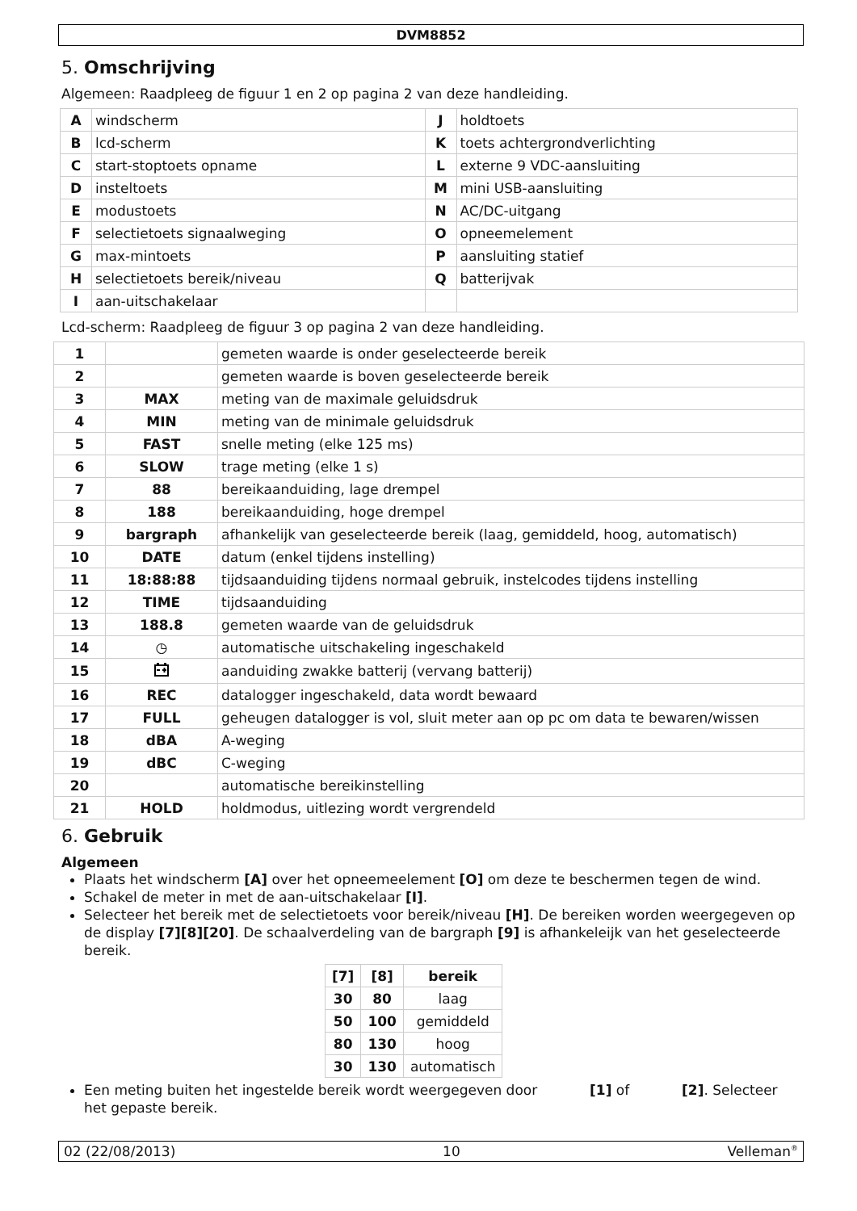DVM8852
5. Omschrijving
Algemeen: Raadpleeg de figuur 1 en 2 op pagina 2 van deze handleiding.
| A | windscherm | J | holdtoets |
| B | lcd-scherm | K | toets achtergrondverlichting |
| C | start-stoptoets opname | L | externe 9 VDC-aansluiting |
| D | insteltoets | M | mini USB-aansluiting |
| E | modustoets | N | AC/DC-uitgang |
| F | selectietoets signaalweging | O | opneemelement |
| G | max-mintoets | P | aansluiting statief |
| H | selectietoets bereik/niveau | Q | batterijvak |
| I | aan-uitschakelaar | | |
Lcd-scherm: Raadpleeg de figuur 3 op pagina 2 van deze handleiding.
| 1 | | gemeten waarde is onder geselecteerde bereik |
| 2 | | gemeten waarde is boven geselecteerde bereik |
| 3 | MAX | meting van de maximale geluidsdruk |
| 4 | MIN | meting van de minimale geluidsdruk |
| 5 | FAST | snelle meting (elke 125 ms) |
| 6 | SLOW | trage meting (elke 1 s) |
| 7 | 88 | bereikaanduiding, lage drempel |
| 8 | 188 | bereikaanduiding, hoge drempel |
| 9 | bargraph | afhankelijk van geselecteerde bereik (laag, gemiddeld, hoog, automatisch) |
| 10 | DATE | datum (enkel tijdens instelling) |
| 11 | 18:88:88 | tijdsaanduiding tijdens normaal gebruik, instelcodes tijdens instelling |
| 12 | TIME | tijdsaanduiding |
| 13 | 188.8 | gemeten waarde van de geluidsdruk |
| 14 | ◷ | automatische uitschakeling ingeschakeld |
| 15 | | aanduiding zwakke batterij (vervang batterij) |
| 16 | REC | datalogger ingeschakeld, data wordt bewaard |
| 17 | FULL | geheugen datalogger is vol, sluit meter aan op pc om data te bewaren/wissen |
| 18 | dBA | A-weging |
| 19 | dBC | C-weging |
| 20 | | automatische bereikinstelling |
| 21 | HOLD | holdmodus, uitlezing wordt vergrendeld |
6. Gebruik
Algemeen
Plaats het windscherm [A] over het opneemeelement [O] om deze te beschermen tegen de wind.
Schakel de meter in met de aan-uitschakelaar [I].
Selecteer het bereik met de selectietoets voor bereik/niveau [H]. De bereiken worden weergegeven op de display [7][8][20]. De schaalverdeling van de bargraph [9] is afhankeleijk van het geselecteerde bereik.
| [7] | [8] | bereik |
| --- | --- | --- |
| 30 | 80 | laag |
| 50 | 100 | gemiddeld |
| 80 | 130 | hoog |
| 30 | 130 | automatisch |
Een meting buiten het ingestelde bereik wordt weergegeven door [1] of [2]. Selecteer het gepaste bereik.
02 (22/08/2013) 10 Velleman<sup>®</sup>